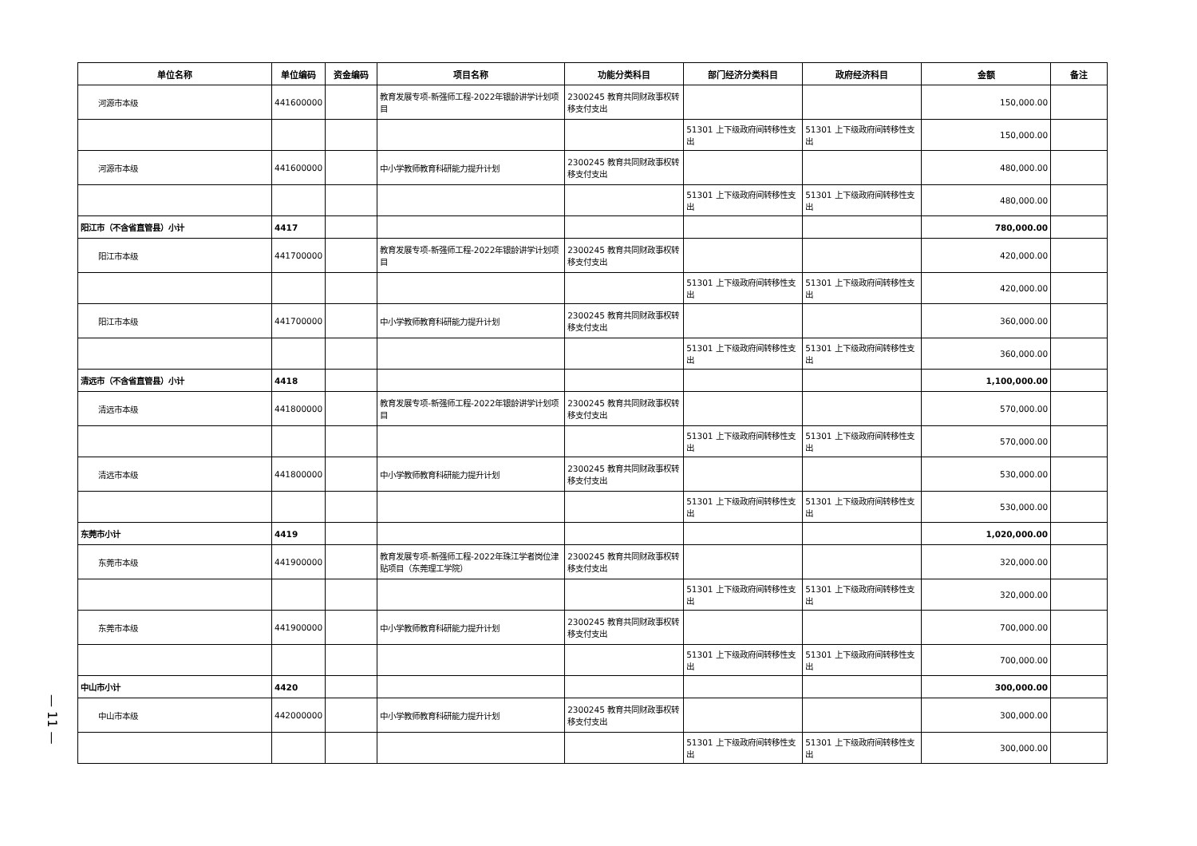— 11 —
| 单位名称 | 单位编码 | 资金编码 | 项目名称 | 功能分类科目 | 部门经济分类科目 | 政府经济科目 | 金额 | 备注 |
| --- | --- | --- | --- | --- | --- | --- | --- | --- |
| 河源市本级 | 441600000 | | 教育发展专项-新强师工程-2022年银龄讲学计划项目 | 2300245 教育共同财政事权转移支付支出 | | | 150,000.00 | |
| | | | | | 51301 上下级政府间转移性支出 | 51301 上下级政府间转移性支出 | 150,000.00 | |
| 河源市本级 | 441600000 | | 中小学教师教育科研能力提升计划 | 2300245 教育共同财政事权转移支付支出 | | | 480,000.00 | |
| | | | | | 51301 上下级政府间转移性支出 | 51301 上下级政府间转移性支出 | 480,000.00 | |
| 阳江市（不含省直管县）小计 | 4417 | | | | | | 780,000.00 | |
| 阳江市本级 | 441700000 | | 教育发展专项-新强师工程-2022年银龄讲学计划项目 | 2300245 教育共同财政事权转移支付支出 | | | 420,000.00 | |
| | | | | | 51301 上下级政府间转移性支出 | 51301 上下级政府间转移性支出 | 420,000.00 | |
| 阳江市本级 | 441700000 | | 中小学教师教育科研能力提升计划 | 2300245 教育共同财政事权转移支付支出 | | | 360,000.00 | |
| | | | | | 51301 上下级政府间转移性支出 | 51301 上下级政府间转移性支出 | 360,000.00 | |
| 清远市（不含省直管县）小计 | 4418 | | | | | | 1,100,000.00 | |
| 清远市本级 | 441800000 | | 教育发展专项-新强师工程-2022年银龄讲学计划项目 | 2300245 教育共同财政事权转移支付支出 | | | 570,000.00 | |
| | | | | | 51301 上下级政府间转移性支出 | 51301 上下级政府间转移性支出 | 570,000.00 | |
| 清远市本级 | 441800000 | | 中小学教师教育科研能力提升计划 | 2300245 教育共同财政事权转移支付支出 | | | 530,000.00 | |
| | | | | | 51301 上下级政府间转移性支出 | 51301 上下级政府间转移性支出 | 530,000.00 | |
| 东莞市小计 | 4419 | | | | | | 1,020,000.00 | |
| 东莞市本级 | 441900000 | | 教育发展专项-新强师工程-2022年珠江学者岗位津贴项目（东莞理工学院） | 2300245 教育共同财政事权转移支付支出 | | | 320,000.00 | |
| | | | | | 51301 上下级政府间转移性支出 | 51301 上下级政府间转移性支出 | 320,000.00 | |
| 东莞市本级 | 441900000 | | 中小学教师教育科研能力提升计划 | 2300245 教育共同财政事权转移支付支出 | | | 700,000.00 | |
| | | | | | 51301 上下级政府间转移性支出 | 51301 上下级政府间转移性支出 | 700,000.00 | |
| 中山市小计 | 4420 | | | | | | 300,000.00 | |
| 中山市本级 | 442000000 | | 中小学教师教育科研能力提升计划 | 2300245 教育共同财政事权转移支付支出 | | | 300,000.00 | |
| | | | | | 51301 上下级政府间转移性支出 | 51301 上下级政府间转移性支出 | 300,000.00 | |